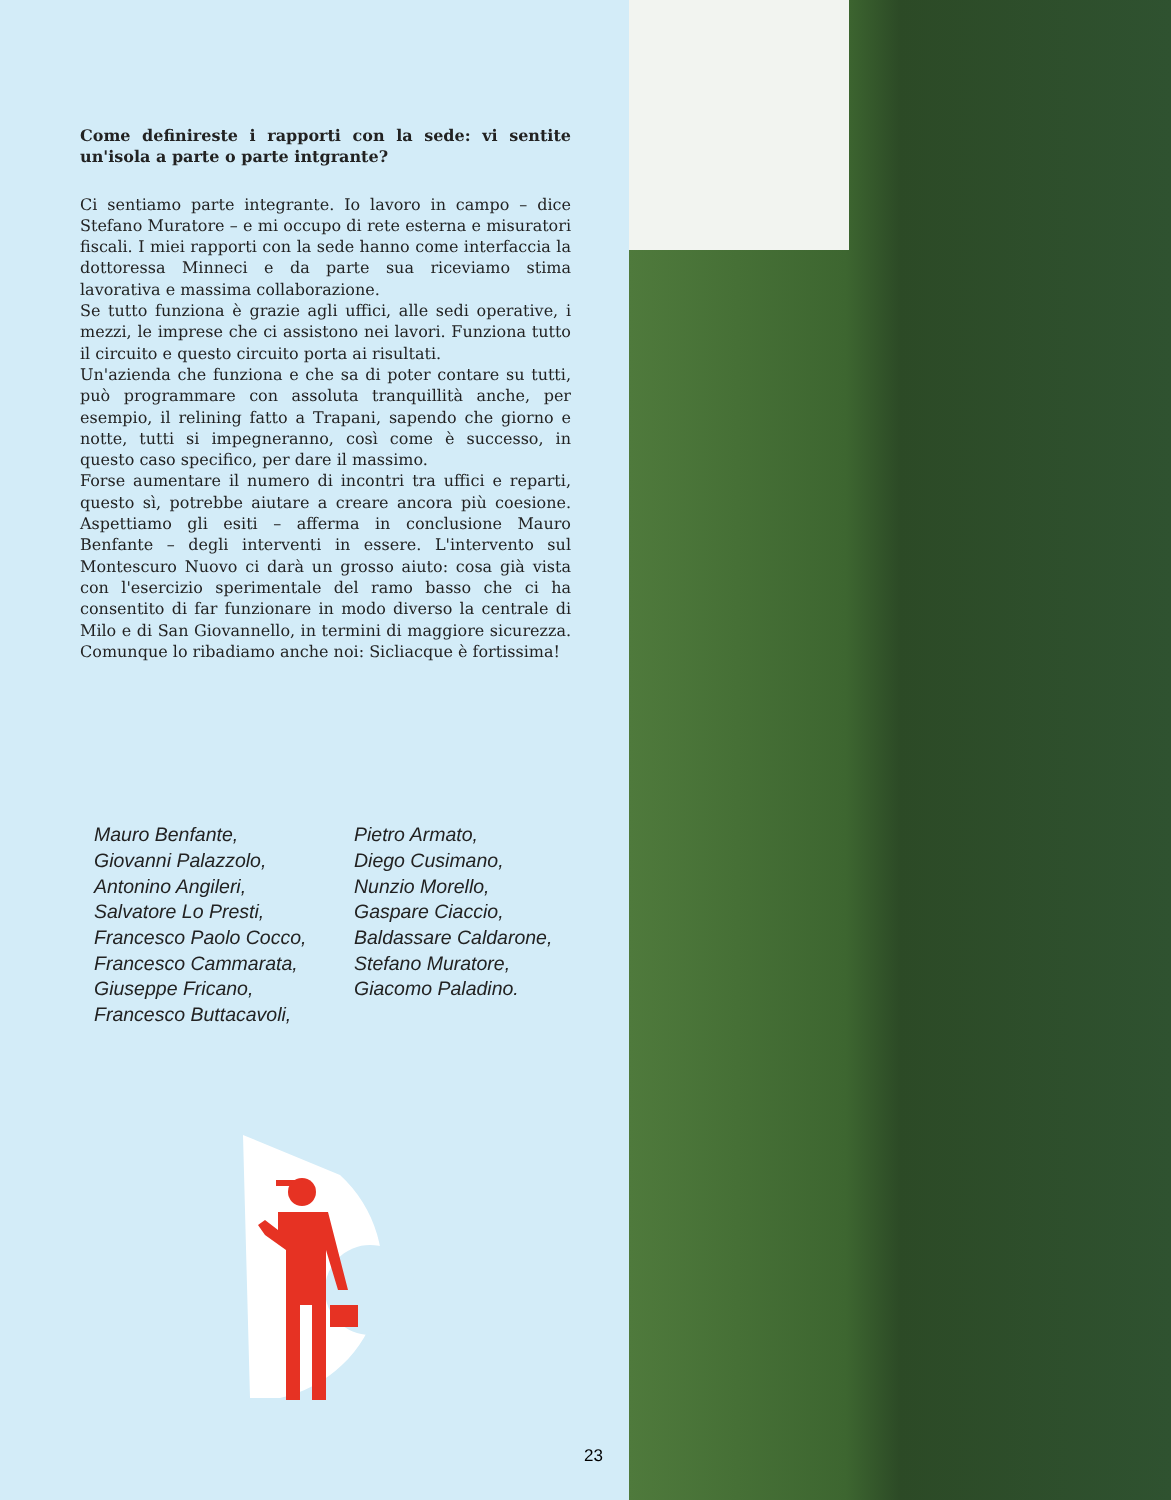Come definireste i rapporti con la sede: vi sentite un'isola a parte o parte intgrante?
Ci sentiamo parte integrante. Io lavoro in campo – dice Stefano Muratore – e mi occupo di rete esterna e misuratori fiscali. I miei rapporti con la sede hanno come interfaccia la dottoressa Minneci e da parte sua riceviamo stima lavorativa e massima collaborazione.
Se tutto funziona è grazie agli uffici, alle sedi operative, i mezzi, le imprese che ci assistono nei lavori. Funziona tutto il circuito e questo circuito porta ai risultati.
Un'azienda che funziona e che sa di poter contare su tutti, può programmare con assoluta tranquillità anche, per esempio, il relining fatto a Trapani, sapendo che giorno e notte, tutti si impegneranno, così come è successo, in questo caso specifico, per dare il massimo.
Forse aumentare il numero di incontri tra uffici e reparti, questo sì, potrebbe aiutare a creare ancora più coesione. Aspettiamo gli esiti – afferma in conclusione Mauro Benfante – degli interventi in essere. L'intervento sul Montescuro Nuovo ci darà un grosso aiuto: cosa già vista con l'esercizio sperimentale del ramo basso che ci ha consentito di far funzionare in modo diverso la centrale di Milo e di San Giovannello, in termini di maggiore sicurezza. Comunque lo ribadiamo anche noi: Sicliacque è fortissima!
Mauro Benfante,
Giovanni Palazzolo,
Antonino Angileri,
Salvatore Lo Presti,
Francesco Paolo Cocco,
Francesco Cammarata,
Giuseppe Fricano,
Francesco Buttacavoli,
Pietro Armato,
Diego Cusimano,
Nunzio Morello,
Gaspare Ciaccio,
Baldassare Caldarone,
Stefano Muratore,
Giacomo Paladino.
23